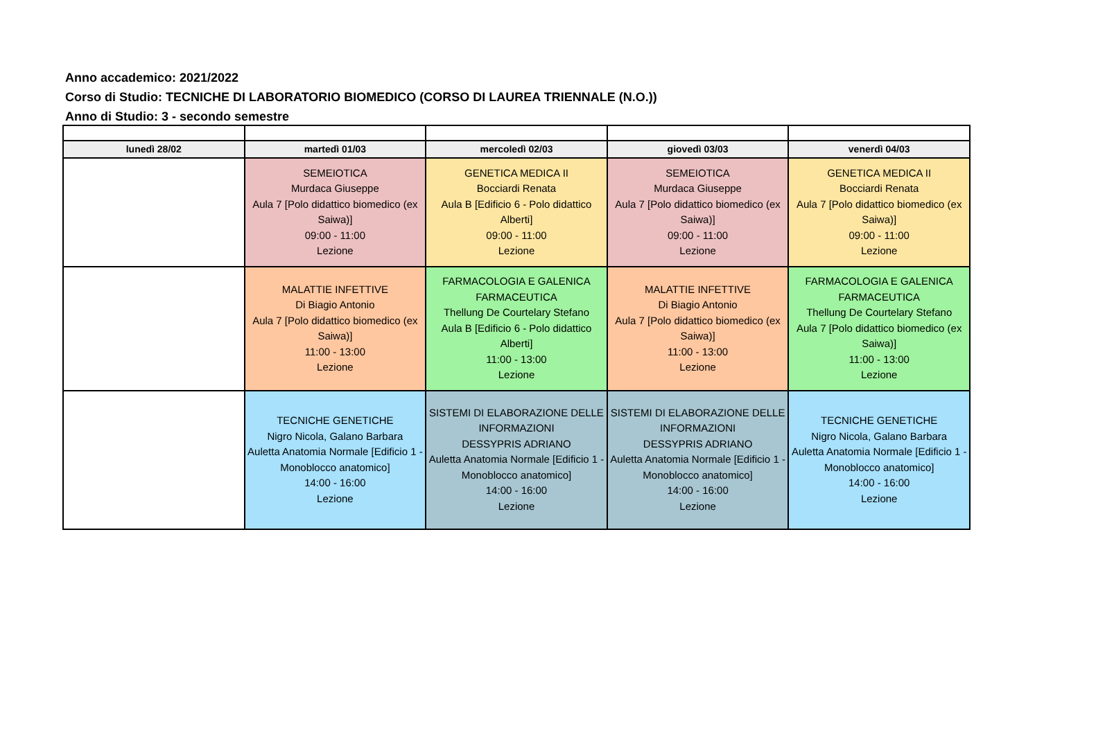Anno accademico: 2021/2022
Corso di Studio: TECNICHE DI LABORATORIO BIOMEDICO (CORSO DI LAUREA TRIENNALE (N.O.))
Anno di Studio: 3 - secondo semestre
| lunedì 28/02 | martedì 01/03 | mercoledì 02/03 | giovedì 03/03 | venerdì 04/03 |
| --- | --- | --- | --- | --- |
| | SEMEIOTICA Murdaca Giuseppe Aula 7 [Polo didattico biomedico (ex Saiwa)] 09:00 - 11:00 Lezione | GENETICA MEDICA II Bocciardi Renata Aula B [Edificio 6 - Polo didattico Alberti] 09:00 - 11:00 Lezione | SEMEIOTICA Murdaca Giuseppe Aula 7 [Polo didattico biomedico (ex Saiwa)] 09:00 - 11:00 Lezione | GENETICA MEDICA II Bocciardi Renata Aula 7 [Polo didattico biomedico (ex Saiwa)] 09:00 - 11:00 Lezione |
| | MALATTIE INFETTIVE Di Biagio Antonio Aula 7 [Polo didattico biomedico (ex Saiwa)] 11:00 - 13:00 Lezione | FARMACOLOGIA E GALENICA FARMACEUTICA Thellung De Courtelary Stefano Aula B [Edificio 6 - Polo didattico Alberti] 11:00 - 13:00 Lezione | MALATTIE INFETTIVE Di Biagio Antonio Aula 7 [Polo didattico biomedico (ex Saiwa)] 11:00 - 13:00 Lezione | FARMACOLOGIA E GALENICA FARMACEUTICA Thellung De Courtelary Stefano Aula 7 [Polo didattico biomedico (ex Saiwa)] 11:00 - 13:00 Lezione |
| | TECNICHE GENETICHE Nigro Nicola, Galano Barbara Auletta Anatomia Normale [Edificio 1 - Monoblocco anatomico] 14:00 - 16:00 Lezione | SISTEMI DI ELABORAZIONE DELLE INFORMAZIONI DESSYPRIS ADRIANO Auletta Anatomia Normale [Edificio 1 - Monoblocco anatomico] 14:00 - 16:00 Lezione | SISTEMI DI ELABORAZIONE DELLE INFORMAZIONI DESSYPRIS ADRIANO Auletta Anatomia Normale [Edificio 1 - Monoblocco anatomico] 14:00 - 16:00 Lezione | TECNICHE GENETICHE Nigro Nicola, Galano Barbara Auletta Anatomia Normale [Edificio 1 - Monoblocco anatomico] 14:00 - 16:00 Lezione |